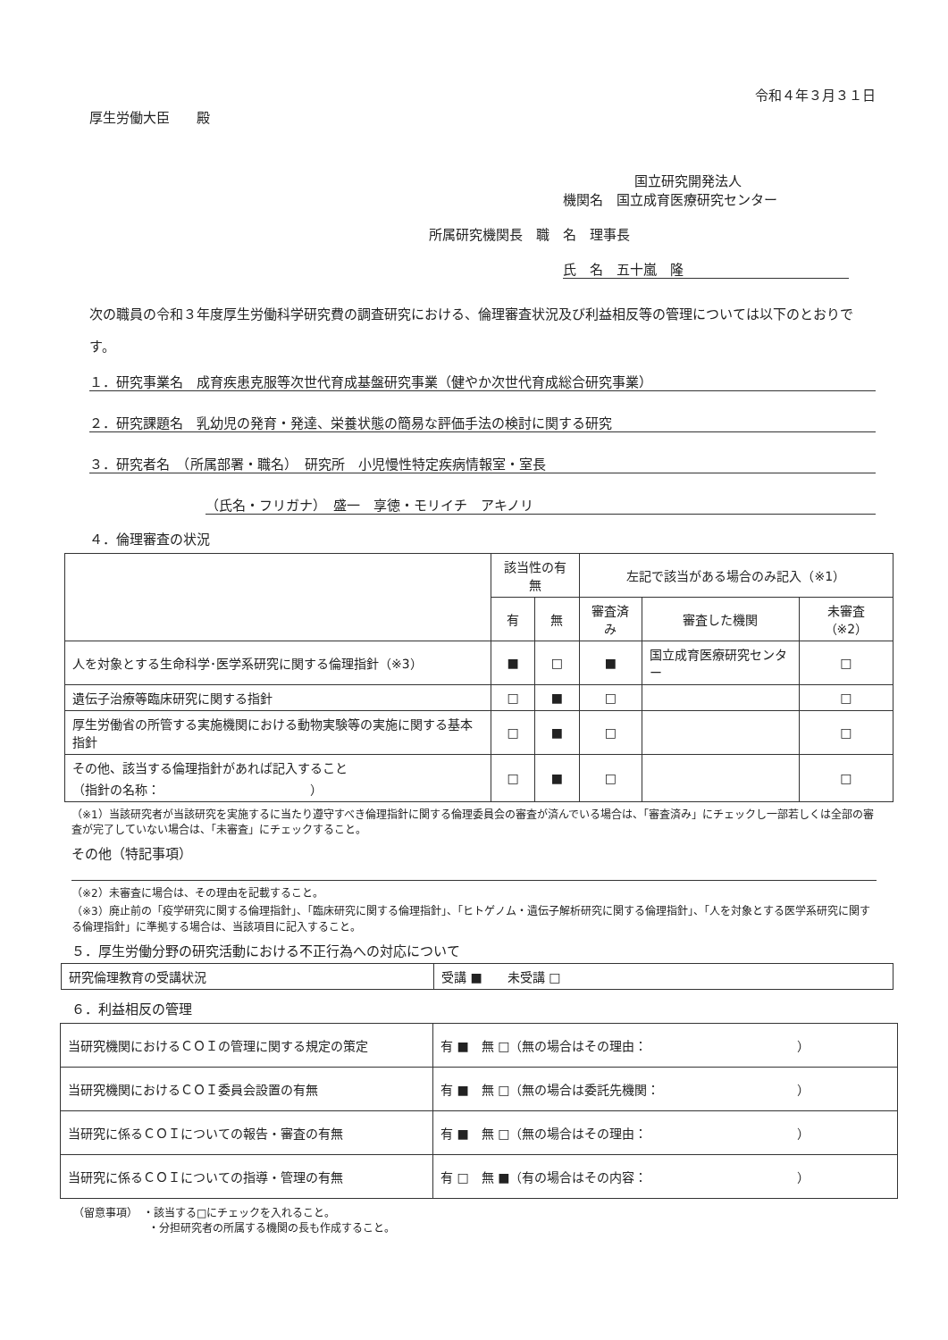令和４年３月３１日
厚生労働大臣　　殿
国立研究開発法人
機関名　国立成育医療研究センター
所属研究機関長　職　名　理事長
氏　名　五十嵐　隆
次の職員の令和３年度厚生労働科学研究費の調査研究における、倫理審査状況及び利益相反等の管理については以下のとおりです。
１．研究事業名　成育疾患克服等次世代育成基盤研究事業（健やか次世代育成総合研究事業）
２．研究課題名　乳幼児の発育・発達、栄養状態の簡易な評価手法の検討に関する研究
３．研究者名　（所属部署・職名）　研究所　小児慢性特定疾病情報室・室長
（氏名・フリガナ）　盛一　享徳・モリイチ　アキノリ
４．倫理審査の状況
| | 該当性の有無 | | 左記で該当がある場合のみ記入（※1） | | |
| --- | --- | --- | --- | --- | --- |
| | 有 | 無 | 審査済み | 審査した機関 | 未審査（※2） |
| 人を対象とする生命科学･医学系研究に関する倫理指針（※3） | ■ | □ | ■ | 国立成育医療研究センター | □ |
| 遺伝子治療等臨床研究に関する指針 | □ | ■ | □ | | □ |
| 厚生労働省の所管する実施機関における動物実験等の実施に関する基本指針 | □ | ■ | □ | | □ |
| その他、該当する倫理指針があれば記入すること （指針の名称： ） | □ | ■ | □ | | □ |
（※1）当該研究者が当該研究を実施するに当たり遵守すべき倫理指針に関する倫理委員会の審査が済んでいる場合は、「審査済み」にチェックし一部若しくは全部の審査が完了していない場合は、「未審査」にチェックすること。
その他（特記事項）
（※2）未審査に場合は、その理由を記載すること。
（※3）廃止前の「疫学研究に関する倫理指針」、「臨床研究に関する倫理指針」、「ヒトゲノム・遺伝子解析研究に関する倫理指針」、「人を対象とする医学系研究に関する倫理指針」に準拠する場合は、当該項目に記入すること。
５．厚生労働分野の研究活動における不正行為への対応について
| 研究倫理教育の受講状況 | 受講 ■ 未受講 □ |
６．利益相反の管理
| 当研究機関におけるＣＯＩの管理に関する規定の策定 | 有 ■ 無 □（無の場合はその理由： ） |
| 当研究機関におけるＣＯＩ委員会設置の有無 | 有 ■ 無 □（無の場合は委託先機関： ） |
| 当研究に係るＣＯＩについての報告・審査の有無 | 有 ■ 無 □（無の場合はその理由： ） |
| 当研究に係るＣＯＩについての指導・管理の有無 | 有 □ 無 ■（有の場合はその内容： ） |
（留意事項）　・該当する□にチェックを入れること。
　　　　　　　・分担研究者の所属する機関の長も作成すること。